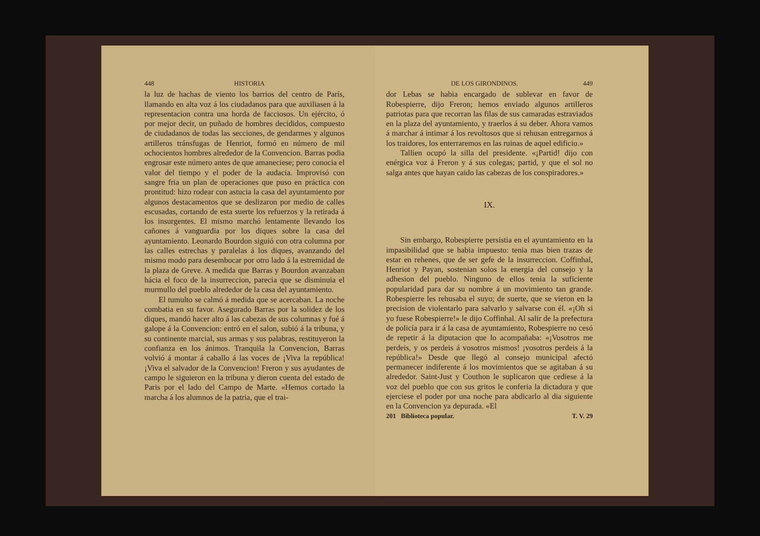448 HISTORIA
la luz de hachas de viento los barrios del centro de París, llamando en alta voz á los ciudadanos para que auxiliasen á la representacion contra una horda de facciosos. Un ejército, ó por mejor decir, un puñado de hombres decididos, compuesto de ciudadanos de todas las secciones, de gendarmes y algunos artilleros tránsfugas de Henriot, formó en número de mil ochocientos hombres alrededor de la Convencion. Barras podia engrosar este número antes de que amaneciese; pero conocia el valor del tiempo y el poder de la audacia. Improvisó con sangre fria un plan de operaciones que puso en práctica con prontitud: hizo rodear con astucia la casa del ayuntamiento por algunos destacamentos que se deslizaron por medio de calles escusadas, cortando de esta suerte los refuerzos y la retirada á los insurgentes. El mismo marchó lentamente llevando los cañones á vanguardia por los diques sobre la casa del ayuntamiento. Leonardo Bourdon siguió con otra columna por las calles estrechas y paralelas á los diques, avanzando del mismo modo para desembocar por otro lado á la estremidad de la plaza de Greve. A medida que Barras y Bourdon avanzaban hácia el foco de la insurreccion, parecia que se disminuia el murmullo del pueblo alrededor de la casa del ayuntamiento.
El tumulto se calmó á medida que se acercaban. La noche combatia en su favor. Asegurado Barras por la solidez de los diques, mandó hacer alto á las cabezas de sus columnas y fué á galope á la Convencion: entró en el salon, subió á la tribuna, y su continente marcial, sus armas y sus palabras, restituyeron la confianza en los ánimos. Tranquila la Convencion, Barras volvió á montar á caballo á las voces de ¡Viva la república! ¡Viva el salvador de la Convencion! Freron y sus ayudantes de campo le siguieron en la tribuna y dieron cuenta del estado de Paris por el lado del Campo de Marte. «Hemos cortado la marcha á los alumnos de la patria, que el trai-
DE LOS GIRONDINOS. 449
dor Lebas se habia encargado de sublevar en favor de Robespierre, dijo Freron; hemos enviado algunos artilleros patriotas para que recorran las filas de sus camaradas estraviados en la plaza del ayuntamiento, y traerlos á su deber. Ahora vamos á marchar á intimar á los revoltosos que si rehusan entregarnos á los traidores, los enterraremos en las ruinas de aquel edificio.»
Tallien ocupó la silla del presidente. «¡Partid! dijo con enérgica voz á Freron y á sus colegas; partid, y que el sol no salga antes que hayan caido las cabezas de los conspiradores.»
IX.
Sin embargo, Robespierre persistia en el ayuntamiento en la impasibilidad que se habia impuesto: tenia mas bien trazas de estar en rehenes, que de ser gefe de la insurreccion. Coffinhal, Henriot y Payan, sostenian solos la energía del consejo y la adhesion del pueblo. Ninguno de ellos tenia la suficiente popularidad para dar su nombre á un movimiento tan grande. Robespierre les rehusaba el suyo; de suerte, que se vieron en la precision de violentarlo para salvarlo y salvarse con él. «¡Oh si yo fuese Robespierre!» le dijo Coffinhal. Al salir de la prefectura de policía para ir á la casa de ayuntamiento, Robespierre no cesó de repetir á la diputacion que lo acompañaba: «¡Vosotros me perdeis, y os perdeis á vosotros mismos! ¡vosotros perdeis á la república!» Desde que llegó al consejo municipal afectó permanecer indiferente á los movimientos que se agitaban á su alrededor. Saint-Just y Couthon le suplicaron que cediese á la voz del pueblo que con sus gritos le conferia la dictadura y que ejerciese el poder por una noche para abdicarlo al dia siguiente en la Convencion ya depurada. «El
201 Biblioteca popular. T. V. 29